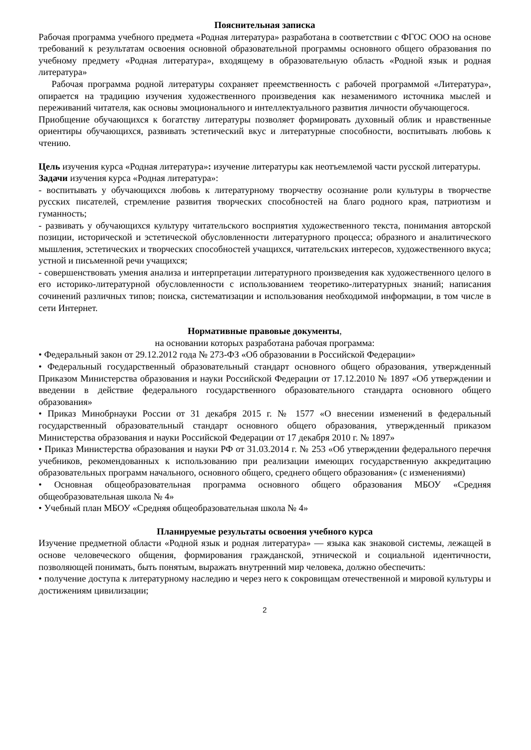Пояснительная записка
Рабочая программа учебного предмета «Родная литература» разработана в соответствии с ФГОС ООО на основе требований к результатам освоения основной образовательной программы основного общего образования по учебному предмету «Родная литература», входящему в образовательную область «Родной язык и родная литература»
Рабочая программа родной литературы сохраняет преемственность с рабочей программой «Литература», опирается на традицию изучения художественного произведения как незаменимого источника мыслей и переживаний читателя, как основы эмоционального и интеллектуального развития личности обучающегося.
Приобщение обучающихся к богатству литературы позволяет формировать духовный облик и нравственные ориентиры обучающихся, развивать эстетический вкус и литературные способности, воспитывать любовь к чтению.
Цель изучения курса «Родная литература»: изучение литературы как неотъемлемой части русской литературы.
Задачи изучения курса «Родная литература»:
- воспитывать у обучающихся любовь к литературному творчеству осознание роли культуры в творчестве русских писателей, стремление развития творческих способностей на благо родного края, патриотизм и гуманность;
- развивать у обучающихся культуру читательского восприятия художественного текста, понимания авторской позиции, исторической и эстетической обусловленности литературного процесса; образного и аналитического мышления, эстетических и творческих способностей учащихся, читательских интересов, художественного вкуса; устной и письменной речи учащихся;
- совершенствовать умения анализа и интерпретации литературного произведения как художественного целого в его историко-литературной обусловленности с использованием теоретико-литературных знаний; написания сочинений различных типов; поиска, систематизации и использования необходимой информации, в том числе в сети Интернет.
Нормативные правовые документы,
на основании которых разработана рабочая программа:
• Федеральный закон от 29.12.2012 года № 273-ФЗ «Об образовании в Российской Федерации»
• Федеральный государственный образовательный стандарт основного общего образования, утвержденный Приказом Министерства образования и науки Российской Федерации от 17.12.2010 № 1897 «Об утверждении и введении в действие федерального государственного образовательного стандарта основного общего образования»
• Приказ Минобрнауки России от 31 декабря 2015 г. № 1577 «О внесении изменений в федеральный государственный образовательный стандарт основного общего образования, утвержденный приказом Министерства образования и науки Российской Федерации от 17 декабря 2010 г. № 1897»
• Приказ Министерства образования и науки РФ от 31.03.2014 г. № 253 «Об утверждении федерального перечня учебников, рекомендованных к использованию при реализации имеющих государственную аккредитацию образовательных программ начального, основного общего, среднего общего образования» (с изменениями)
• Основная общеобразовательная программа основного общего образования МБОУ «Средняя общеобразовательная школа № 4»
• Учебный план МБОУ «Средняя общеобразовательная школа № 4»
Планируемые результаты освоения учебного курса
Изучение предметной области «Родной язык и родная литература» — языка как знаковой системы, лежащей в основе человеческого общения, формирования гражданской, этнической и социальной идентичности, позволяющей понимать, быть понятым, выражать внутренний мир человека, должно обеспечить:
• получение доступа к литературному наследию и через него к сокровищам отечественной и мировой культуры и достижениям цивилизации;
2